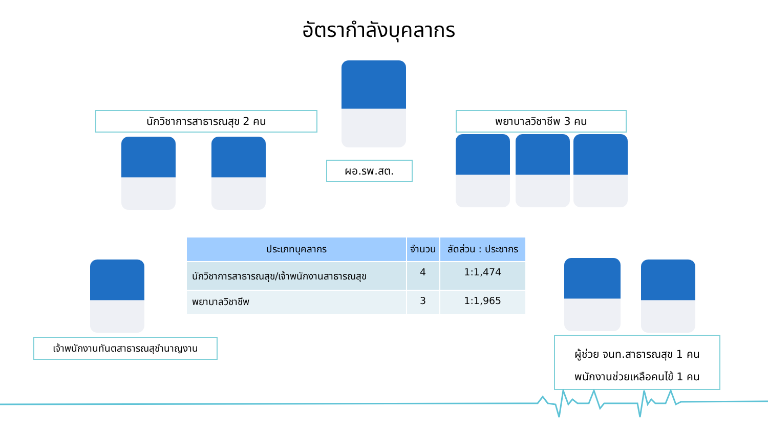อัตรากำลังบุคลากร
นักวิชาการสาธารณสุข 2 คน พยาบาลวิชาชีพ 3 คน
ผอ.รพ.สต.
| ประเภทบุคลากร | จำนวน | สัดส่วน : ประชากร |
| --- | --- | --- |
| นักวิชาการสาธารณสุข/เจ้าพนักงานสาธารณสุข | 4 | 1:1,474 |
| พยาบาลวิชาชีพ | 3 | 1:1,965 |
เจ้าพนักงานทันตสาธารณสุชำนาญงาน
ผู้ช่วย จนท.สาธารณสุข 1 คน
พนักงานช่วยเหลือคนไข้ 1 คน